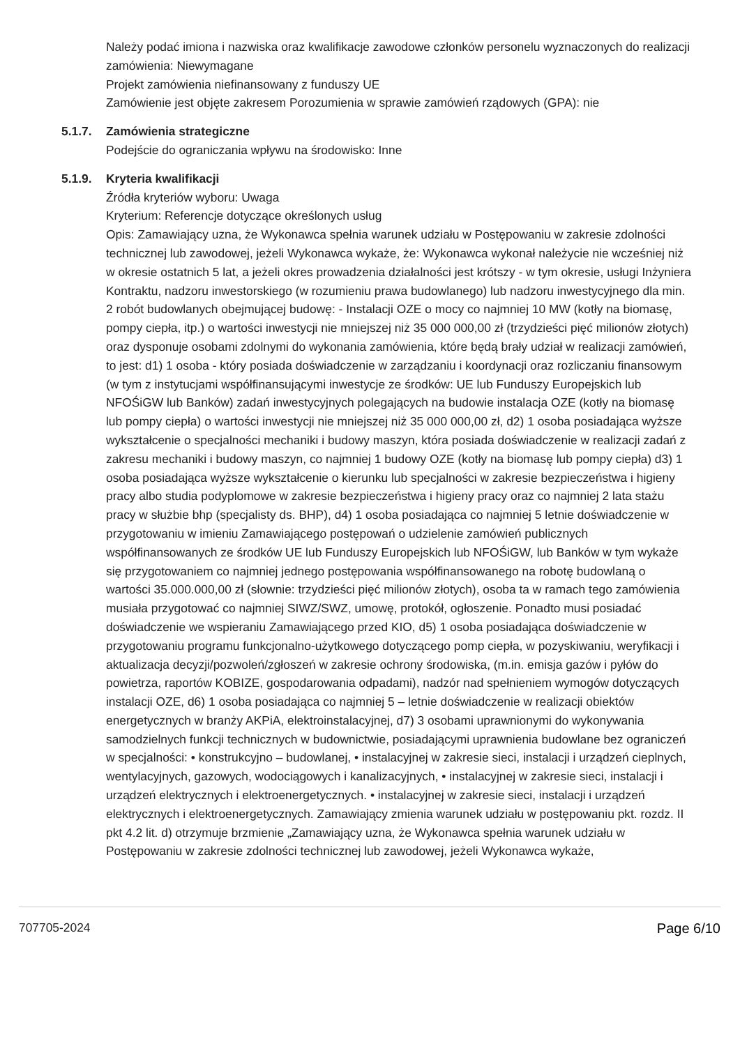Należy podać imiona i nazwiska oraz kwalifikacje zawodowe członków personelu wyznaczonych do realizacji zamówienia: Niewymagane
Projekt zamówienia niefinansowany z funduszy UE
Zamówienie jest objęte zakresem Porozumienia w sprawie zamówień rządowych (GPA): nie
5.1.7. Zamówienia strategiczne
Podejście do ograniczania wpływu na środowisko: Inne
5.1.9. Kryteria kwalifikacji
Źródła kryteriów wyboru: Uwaga
Kryterium: Referencje dotyczące określonych usług
Opis: Zamawiający uzna, że Wykonawca spełnia warunek udziału w Postępowaniu w zakresie zdolności technicznej lub zawodowej, jeżeli Wykonawca wykaże, że: Wykonawca wykonał należycie nie wcześniej niż w okresie ostatnich 5 lat, a jeżeli okres prowadzenia działalności jest krótszy - w tym okresie, usługi Inżyniera Kontraktu, nadzoru inwestorskiego (w rozumieniu prawa budowlanego) lub nadzoru inwestycyjnego dla min. 2 robót budowlanych obejmującej budowę: - Instalacji OZE o mocy co najmniej 10 MW (kotły na biomasę, pompy ciepła, itp.) o wartości inwestycji nie mniejszej niż 35 000 000,00 zł (trzydzieści pięć milionów złotych) oraz dysponuje osobami zdolnymi do wykonania zamówienia, które będą brały udział w realizacji zamówień, to jest: d1) 1 osoba - który posiada doświadczenie w zarządzaniu i koordynacji oraz rozliczaniu finansowym (w tym z instytucjami współfinansującymi inwestycje ze środków: UE lub Funduszy Europejskich lub NFOŚiGW lub Banków) zadań inwestycyjnych polegających na budowie instalacja OZE (kotły na biomasę lub pompy ciepła) o wartości inwestycji nie mniejszej niż 35 000 000,00 zł, d2) 1 osoba posiadająca wyższe wykształcenie o specjalności mechaniki i budowy maszyn, która posiada doświadczenie w realizacji zadań z zakresu mechaniki i budowy maszyn, co najmniej 1 budowy OZE (kotły na biomasę lub pompy ciepła) d3) 1 osoba posiadająca wyższe wykształcenie o kierunku lub specjalności w zakresie bezpieczeństwa i higieny pracy albo studia podyplomowe w zakresie bezpieczeństwa i higieny pracy oraz co najmniej 2 lata stażu pracy w służbie bhp (specjalisty ds. BHP), d4) 1 osoba posiadająca co najmniej 5 letnie doświadczenie w przygotowaniu w imieniu Zamawiającego postępowań o udzielenie zamówień publicznych współfinansowanych ze środków UE lub Funduszy Europejskich lub NFOŚiGW, lub Banków w tym wykaże się przygotowaniem co najmniej jednego postępowania współfinansowanego na robotę budowlaną o wartości 35.000.000,00 zł (słownie: trzydzieści pięć milionów złotych), osoba ta w ramach tego zamówienia musiała przygotować co najmniej SIWZ/SWZ, umowę, protokół, ogłoszenie. Ponadto musi posiadać doświadczenie we wspieraniu Zamawiającego przed KIO, d5) 1 osoba posiadająca doświadczenie w przygotowaniu programu funkcjonalno-użytkowego dotyczącego pomp ciepła, w pozyskiwaniu, weryfikacji i aktualizacja decyzji/pozwoleń/zgłoszeń w zakresie ochrony środowiska, (m.in. emisja gazów i pyłów do powietrza, raportów KOBIZE, gospodarowania odpadami), nadzór nad spełnieniem wymogów dotyczących instalacji OZE, d6) 1 osoba posiadająca co najmniej 5 – letnie doświadczenie w realizacji obiektów energetycznych w branży AKPiA, elektroinstalacyjnej, d7) 3 osobami uprawnionymi do wykonywania samodzielnych funkcji technicznych w budownictwie, posiadającymi uprawnienia budowlane bez ograniczeń w specjalności: • konstrukcyjno – budowlanej, • instalacyjnej w zakresie sieci, instalacji i urządzeń cieplnych, wentylacyjnych, gazowych, wodociągowych i kanalizacyjnych, • instalacyjnej w zakresie sieci, instalacji i urządzeń elektrycznych i elektroenergetycznych. • instalacyjnej w zakresie sieci, instalacji i urządzeń elektrycznych i elektroenergetycznych. Zamawiający zmienia warunek udziału w postępowaniu pkt. rozdz. II pkt 4.2 lit. d) otrzymuje brzmienie „Zamawiający uzna, że Wykonawca spełnia warunek udziału w Postępowaniu w zakresie zdolności technicznej lub zawodowej, jeżeli Wykonawca wykaże,
707705-2024 Page 6/10